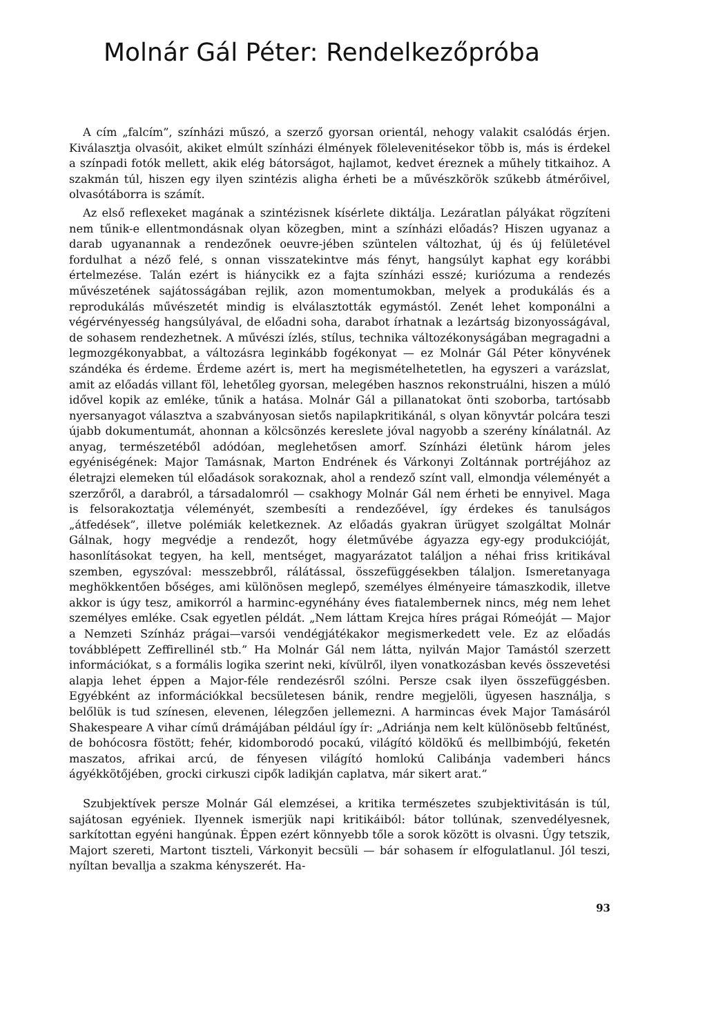Molnár Gál Péter: Rendelkezőpróba
A cím „falcím”, színházi műszó, a szerző gyorsan orientál, nehogy valakit csalódás érjen. Kiválasztja olvasóit, akiket elmúlt színházi élmények föleleveni­tésekor több is, más is érdekel a színpadi fotók mellett, akik elég bátorságot, hajlamot, kedvet éreznek a műhely titkaihoz. A szakmán túl, hiszen egy ilyen szintézis aligha érheti be a művészkörök szűkebb átmérőivel, olvasótáborra is számít.
Az első reflexeket magának a szintézisnek kísérlete diktálja. Lezáratlan pályákat rögzíteni nem tűnik-e ellentmondásnak olyan közegben, mint a színházi előadás? Hiszen ugyanaz a darab ugyanannak a rendezőnek oeuvre-jében szüntelen változhat, új és új felületével fordulhat a néző felé, s onnan visszatekintve más fényt, hangsúlyt kaphat egy korábbi értelmezése. Talán ezért is hiánycikk ez a fajta színházi esszé; kuriózuma a rendezés művészetének sajátosságában rejlik, azon momentumokban, melyek a produkálás és a reprodukálás művészetét mindig is elválasztották egymástól. Zenét lehet komponálni a végérvényesség hangsúlyával, de előadni soha, darabot írhatnak a lezártság bizonyosságával, de sohasem rendezhetnek. A művészi ízlés, stílus, technika változékonyságában megragadni a legmozgékonyabbat, a változásra leginkább fogékonyat — ez Molnár Gál Péter könyvének szándéka és érdeme. Érdeme azért is, mert ha megismételhetetlen, ha egyszeri a varázslat, amit az előadás villant föl, lehetőleg gyorsan, melegében hasznos rekonstruálni, hiszen a múló idővel kopik az emléke, tűnik a hatása. Molnár Gál a pillanatokat önti szoborba, tartósabb nyersanyagot választva a szabványosan sietős napilapkritikánál, s olyan könyvtár polcára teszi újabb dokumentumát, ahonnan a kölcsönzés kereslete jóval nagyobb a szerény kínálatnál. Az anyag, természetéből adódóan, meglehetősen amorf. Színházi életünk három jeles egyéniségének: Major Tamásnak, Marton Endrének és Várkonyi Zoltánnak portréjához az életrajzi elemeken túl előadások sorakoznak, ahol a rendező színt vall, elmondja véleményét a szerzőről, a darabról, a társadalomról — csakhogy Molnár Gál nem érheti be ennyivel. Maga is felsorakoztatja véleményét, szembesíti a rendezőével, így érdekes és tanulságos „átfedések”, illetve polémiák keletkeznek. Az előadás gyakran ürügyet szolgáltat Molnár Gálnak, hogy megvédje a rendezőt, hogy életművébe ágyazza egy-egy produkcióját, hasonlításokat tegyen, ha kell, mentséget, magyarázatot találjon a néhai friss kritikával szemben, egyszóval: messzebbről, rálátással, összefüggésekben tálaljon. Ismeretanyaga meghökkentően bőséges, ami különösen meglepő, személyes élményeire támaszkodik, illetve akkor is úgy tesz, amikorról a harminc-egynéhány éves fiatalembernek nincs, még nem lehet személyes emléke. Csak egyetlen példát. „Nem láttam Krejca híres prágai Rómeóját — Major a Nemzeti Színház prágai—varsói vendégjátékakor megismerkedett vele. Ez az előadás továbblépett Zeffirellinél stb.” Ha Molnár Gál nem látta, nyilván Major Tamástól szerzett információkat, s a formális logika szerint neki, kívülről, ilyen vonatkozásban kevés összevetési alapja lehet éppen a Major-féle rendezésről szólni. Persze csak ilyen összefüggésben. Egyébként az információkkal becsületesen bánik, rendre megjelöli, ügyesen használja, s belőlük is tud színesen, elevenen, lélegzően jellemezni. A harmincas évek Major Tamásáról Shakespeare A vihar című drámájában például így ír: „Adriánja nem kelt különösebb feltűnést, de bohócosra föstött; fehér, kidomborodó pocakú, világító köldökű és mellbimbójú, feketén maszatos, afrikai arcú, de fényesen világító homlokú Calibánja vademberi háncs ágyékkötőjében, grocki cirkuszi cipők ladikján caplatva, már sikert arat.”
Szubjektívek persze Molnár Gál elemzései, a kritika természetes szubjektivitásán is túl, sajátosan egyéniek. Ilyennek ismerjük napi kritikáiból: bátor tollúnak, szenvedélyesnek, sarkítottan egyéni hangúnak. Éppen ezért könnyebb tőle a sorok között is olvasni. Úgy tetszik, Majort szereti, Martont tiszteli, Várkonyit becsüli — bár sohasem ír elfogulatlanul. Jól teszi, nyíltan bevallja a szakma kényszerét. Ha-
93